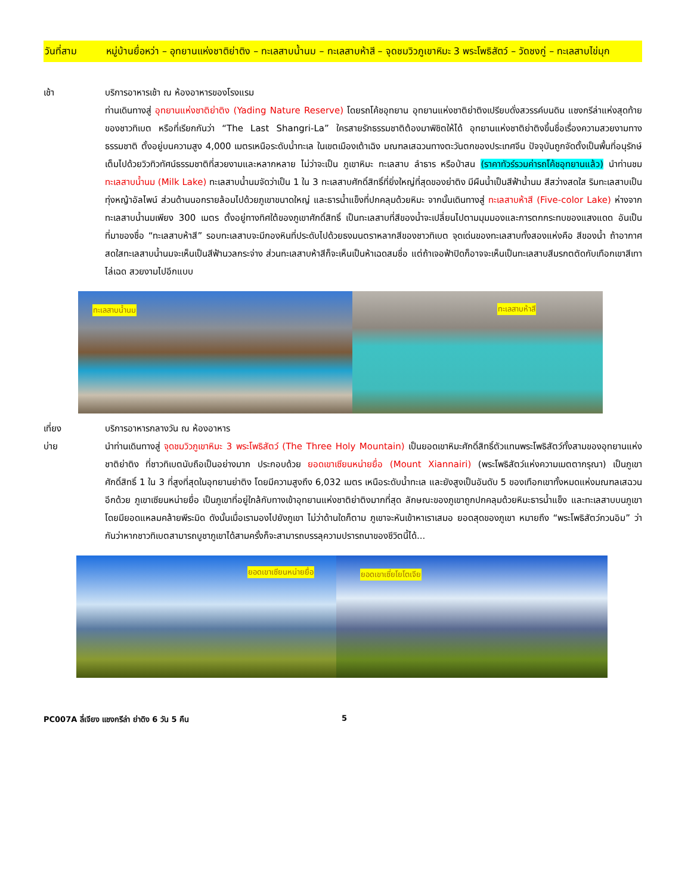วันที่สาม หมู่บ้านยื่อหว่า – อุทยานแห่งชาติย่าติง – ทะเลสาบน้ำนม – ทะเลสาบห้าสี – จุดชมวิวภูเขาหิมะ 3 พระโพธิสัตว์ – วัดชงกู่ – ทะเลสาบไข่มุก
เช้า บริการอาหารเช้า ณ ห้องอาหารของโรงแรม
ท่านเดินทางสู่ อุทยานแห่งชาติย่าติง (Yading Nature Reserve) โดยรถโค้ชอุทยาน อุทยานแห่งชาติย่าติงเปรียบดั่งสวรรค์บนดิน แชงกรีล่าแห่งสุดท้ายของชาวทิเบต หรือที่เรียกกันว่า “The Last Shangri-La” ใครสายรักธรรมชาติต้องมาพิชิตให้ได้ อุทยานแห่งชาติย่าติงขึ้นชื่อเรื่องความสวยงามทางธรรมชาติ ตั้งอยู่บนความสูง 4,000 เมตรเหนือระดับน้ำทะเล ในเขตเมืองเต้าเฉิง มณฑลเสฉวนทางตะวันตกของประเทศจีน ปัจจุบันถูกจัดตั้งเป็นพื้นที่อนุรักษ์ เต็มไปด้วยวิวทิวทัศน์ธรรมชาติที่สวยงามและหลากหลาย ไม่ว่าจะเป็น ภูเขาหิมะ ทะเลสาบ ลำธาร หรือป่าสน (ราคาทัวร์รวมค่ารถโค้ชอุทยานแล้ว) นำท่านชม ทะเลสาบน้ำนม (Milk Lake) ทะเลสาบน้ำนมจัดว่าเป็น 1 ใน 3 ทะเลสาบศักดิ์สิทธิ์ที่ยิ่งใหญ่ที่สุดของย่าติง มีผืนน้ำเป็นสีฟ้าน้ำนม สีสว่างสดใส ริมทะเลสาบเป็นทุ่งหญ้าอัลไพน์ ส่วนด้านนอกรายล้อมไปด้วยภูเขาขนาดใหญ่ และธารน้ำแข็งที่ปกคลุมด้วยหิมะ จากนั้นเดินทางสู่ ทะเลสาบห้าสี (Five-color Lake) ห่างจากทะเลสาบน้ำนมเพียง 300 เมตร ตั้งอยู่ทางทิศใต้ของภูเขาศักดิ์สิทธิ์ เป็นทะเลสาบที่สีของน้ำจะเปลี่ยนไปตามมุมมองและการตกกระทบของแสงแดด อันเป็นที่มาของชื่อ “ทะเลสาบห้าสี” รอบทะเลสาบจะมีกองหินที่ประดับไปด้วยธงมนตราหลากสีของชาวทิเบต จุดเด่นของทะเลสาบทั้งสองแห่งคือ สีของน้ำ ถ้าอากาศสดใสทะเลสาบน้ำนมจะเห็นเป็นสีฟ้านวลกระจ่าง ส่วนทะเลสาบห้าสีก็จะเห็นเป็นห้าเฉดสมชื่อ แต่ถ้าเจอฟ้าปิดก็อาจจะเห็นเป็นทะเลสาบสีมรกตตัดกับเทือกเขาสีเทาไล่เฉด สวยงามไปอีกแบบ
ทะเลสาบน้ำนม
ทะเลสาบห้าสี
เที่ยง
บ่าย
บริการอาหารกลางวัน ณ ห้องอาหาร
นำท่านเดินทางสู่ จุดชมวิวภูเขาหิมะ 3 พระโพธิสัตว์ (The Three Holy Mountain) เป็นยอดเขาหิมะศักดิ์สิทธิ์ตัวแทนพระโพธิสัตว์ทั้งสามของอุทยานแห่งชาติย่าติง ที่ชาวทิเบตนับถือเป็นอย่างมาก ประกอบด้วย ยอดเขาเซียนหน่ายยื่อ (Mount Xiannairi) (พระโพธิสัตว์แห่งความเมตตากรุณา) เป็นภูเขาศักดิ์สิทธิ์ 1 ใน 3 ที่สูงที่สุดในอุทยานย่าติง โดยมีความสูงถึง 6,032 เมตร เหนือระดับน้ำทะเล และยังสูงเป็นอันดับ 5 ของเทือกเขาทั้งหมดแห่งมณฑลเสฉวนอีกด้วย ภูเขาเซียนหน่ายยื่อ เป็นภูเขาที่อยู่ใกล้กับทางเข้าอุทยานแห่งชาติย่าติงมากที่สุด ลักษณะของภูเขาถูกปกคลุมด้วยหิมะธารน้ำแข็ง และทะเลสาบบนภูเขา โดยมียอดแหลมคล้ายพีระมิด ดังนั้นเมื่อเรามองไปยังภูเขา ไม่ว่าด้านใดก็ตาม ภูเขาจะหันเข้าหาเราเสมอ ยอดสุดของภูเขา หมายถึง “พระโพธิสัตว์กวนอิม” ว่ากันว่าหากชาวทิเบตสามารถบูชาภูเขาได้สามครั้งก็จะสามารถบรรลุความปรารถนาของชีวิตนี้ได้...
ยอดเขาเซียนหน่ายยื่อ
ยอดเขาเซี่ยโยโตเจีย
PC007A ลี่เจียง แชงกรีล่า ย่าดิง 6 วัน 5 คืน 5